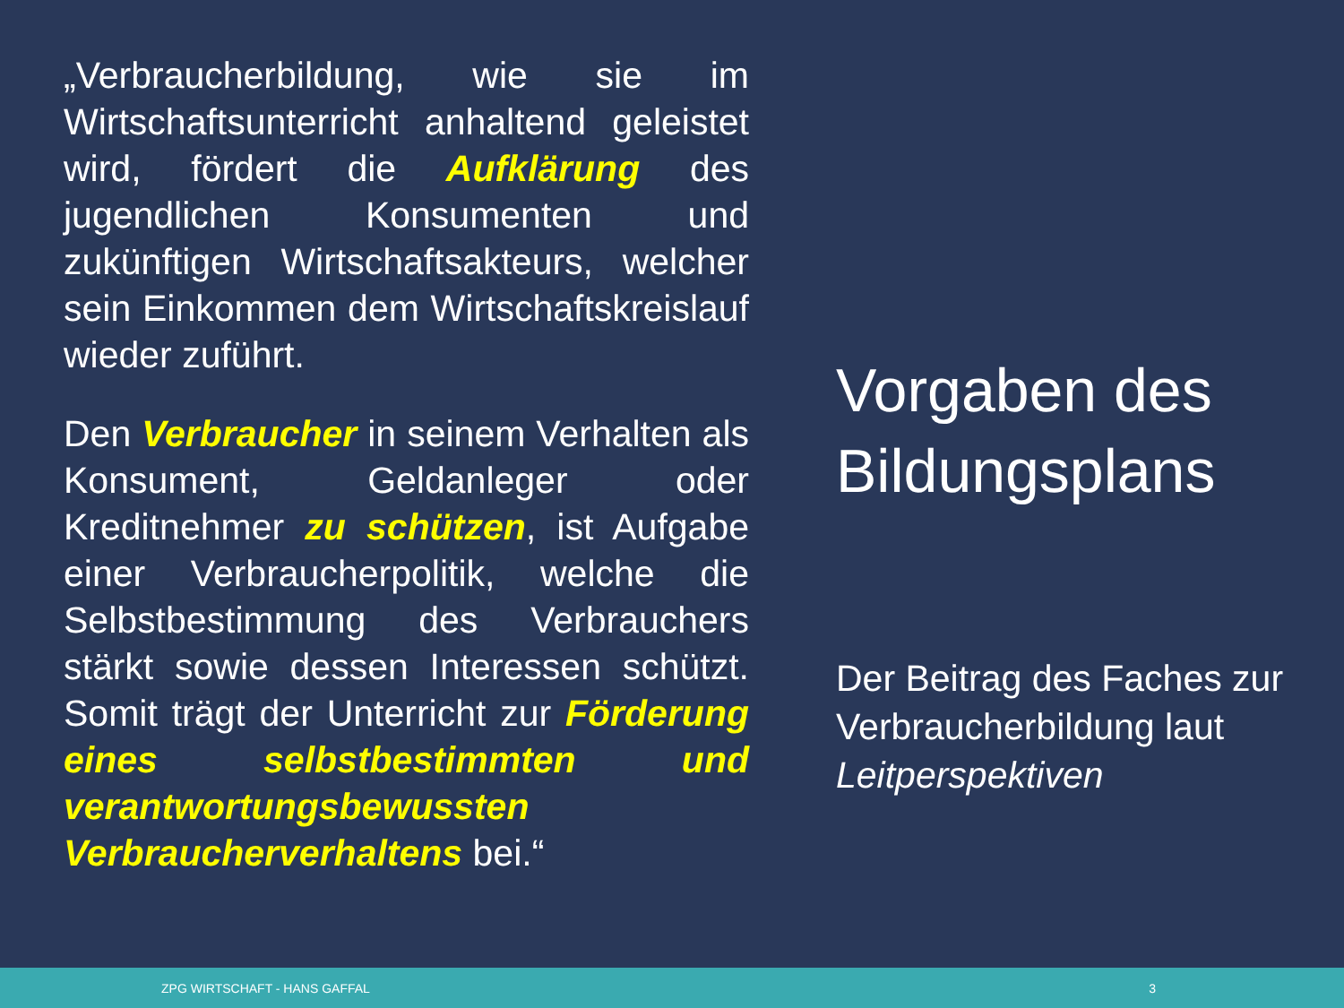„Verbraucherbildung, wie sie im Wirtschaftsunterricht anhaltend geleistet wird, fördert die Aufklärung des jugendlichen Konsumenten und zukünftigen Wirtschaftsakteurs, welcher sein Einkommen dem Wirtschaftskreislauf wieder zuführt.
Den Verbraucher in seinem Verhalten als Konsument, Geldanleger oder Kreditnehmer zu schützen, ist Aufgabe einer Verbraucherpolitik, welche die Selbstbestimmung des Verbrauchers stärkt sowie dessen Interessen schützt. Somit trägt der Unterricht zur Förderung eines selbstbestimmten und verantwortungsbewussten Verbraucherverhaltens bei.“
Vorgaben des Bildungsplans
Der Beitrag des Faches zur Verbraucherbildung laut Leitperspektiven
ZPG WIRTSCHAFT - HANS GAFFAL 3